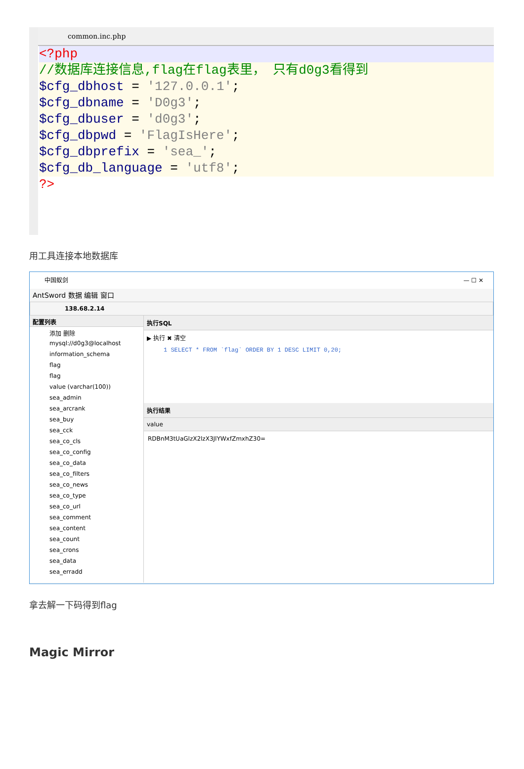common.inc.php
<?php
//数据库连接信息,flag在flag表里， 只有d0g3看得到
$cfg_dbhost = '127.0.0.1';
$cfg_dbname = 'D0g3';
$cfg_dbuser = 'd0g3';
$cfg_dbpwd = 'FlagIsHere';
$cfg_dbprefix = 'sea_';
$cfg_db_language = 'utf8';
?>
用工具连接本地数据库
中国蚁剑 — ☐ ✕
AntSword 数据 编辑 窗口
138.68.2.14
配置列表
添加 删除
mysql://d0g3@localhost
information_schema
flag
flag
value (varchar(100))
sea_admin
sea_arcrank
sea_buy
sea_cck
sea_co_cls
sea_co_config
sea_co_data
sea_co_filters
sea_co_news
sea_co_type
sea_co_url
sea_comment
sea_content
sea_count
sea_crons
sea_data
sea_erradd
执行SQL
▶ 执行 ✖ 清空
1 SELECT * FROM `flag` ORDER BY 1 DESC LIMIT 0,20;
执行结果
value
RDBnM3tUaGlzX2lzX3JlYWxfZmxhZ30=
拿去解一下码得到flag
Magic Mirror